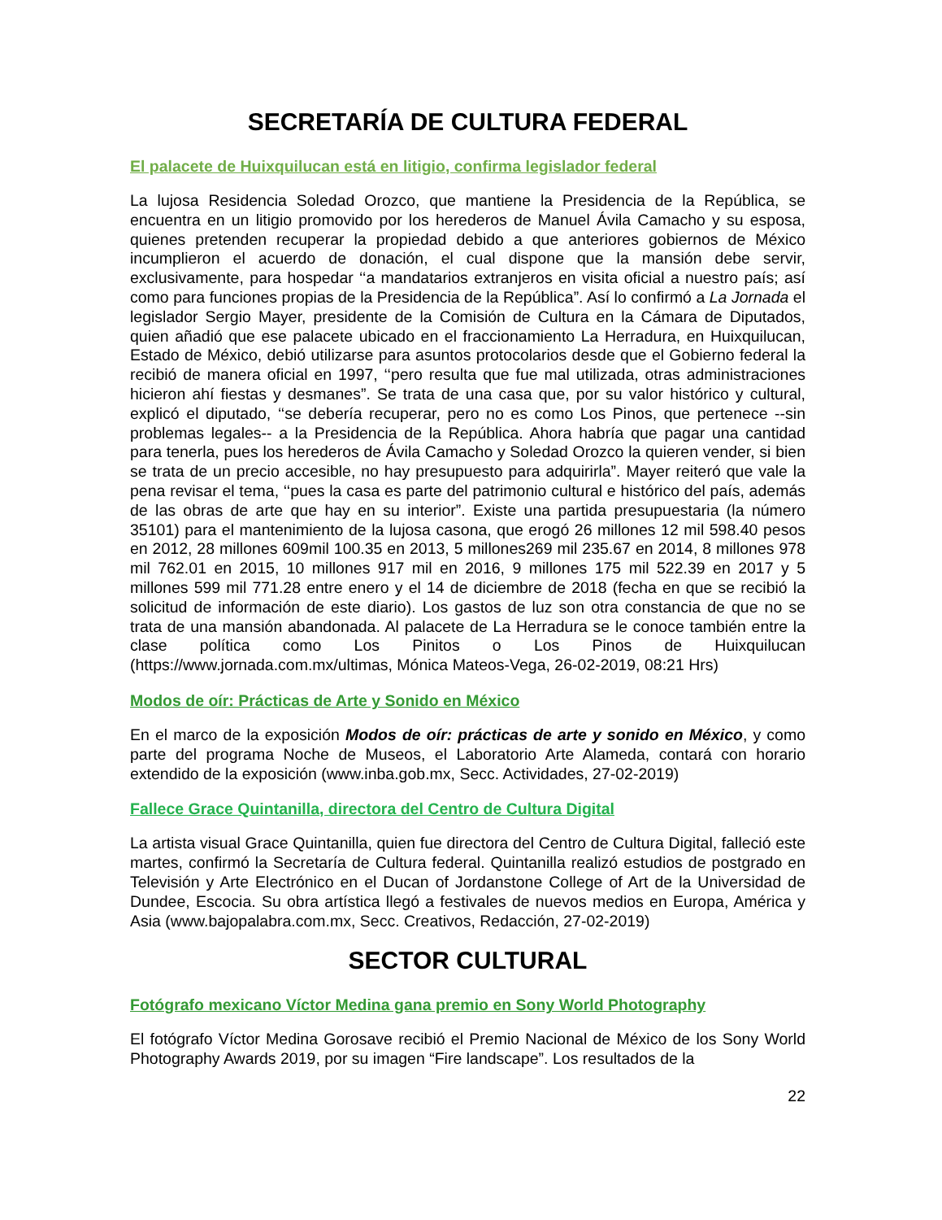SECRETARÍA DE CULTURA FEDERAL
El palacete de Huixquilucan está en litigio, confirma legislador federal
La lujosa Residencia Soledad Orozco, que mantiene la Presidencia de la República, se encuentra en un litigio promovido por los herederos de Manuel Ávila Camacho y su esposa, quienes pretenden recuperar la propiedad debido a que anteriores gobiernos de México incumplieron el acuerdo de donación, el cual dispone que la mansión debe servir, exclusivamente, para hospedar ‘‘a mandatarios extranjeros en visita oficial a nuestro país; así como para funciones propias de la Presidencia de la República”. Así lo confirmó a La Jornada el legislador Sergio Mayer, presidente de la Comisión de Cultura en la Cámara de Diputados, quien añadió que ese palacete ubicado en el fraccionamiento La Herradura, en Huixquilucan, Estado de México, debió utilizarse para asuntos protocolarios desde que el Gobierno federal la recibió de manera oficial en 1997, ‘‘pero resulta que fue mal utilizada, otras administraciones hicieron ahí fiestas y desmanes”. Se trata de una casa que, por su valor histórico y cultural, explicó el diputado, ‘‘se debería recuperar, pero no es como Los Pinos, que pertenece --sin problemas legales-- a la Presidencia de la República. Ahora habría que pagar una cantidad para tenerla, pues los herederos de Ávila Camacho y Soledad Orozco la quieren vender, si bien se trata de un precio accesible, no hay presupuesto para adquirirla”. Mayer reiteró que vale la pena revisar el tema, ‘‘pues la casa es parte del patrimonio cultural e histórico del país, además de las obras de arte que hay en su interior”. Existe una partida presupuestaria (la número 35101) para el mantenimiento de la lujosa casona, que erogó 26 millones 12 mil 598.40 pesos en 2012, 28 millones 609mil 100.35 en 2013, 5 millones269 mil 235.67 en 2014, 8 millones 978 mil 762.01 en 2015, 10 millones 917 mil en 2016, 9 millones 175 mil 522.39 en 2017 y 5 millones 599 mil 771.28 entre enero y el 14 de diciembre de 2018 (fecha en que se recibió la solicitud de información de este diario). Los gastos de luz son otra constancia de que no se trata de una mansión abandonada. Al palacete de La Herradura se le conoce también entre la clase política como Los Pinitos o Los Pinos de Huixquilucan (https://www.jornada.com.mx/ultimas, Mónica Mateos-Vega, 26-02-2019, 08:21 Hrs)
Modos de oír: Prácticas de Arte y Sonido en México
En el marco de la exposición Modos de oír: prácticas de arte y sonido en México, y como parte del programa Noche de Museos, el Laboratorio Arte Alameda, contará con horario extendido de la exposición (www.inba.gob.mx, Secc. Actividades, 27-02-2019)
Fallece Grace Quintanilla, directora del Centro de Cultura Digital
La artista visual Grace Quintanilla, quien fue directora del Centro de Cultura Digital, falleció este martes, confirmó la Secretaría de Cultura federal. Quintanilla realizó estudios de postgrado en Televisión y Arte Electrónico en el Ducan of Jordanstone College of Art de la Universidad de Dundee, Escocia. Su obra artística llegó a festivales de nuevos medios en Europa, América y Asia (www.bajopalabra.com.mx, Secc. Creativos, Redacción, 27-02-2019)
SECTOR CULTURAL
Fotógrafo mexicano Víctor Medina gana premio en Sony World Photography
El fotógrafo Víctor Medina Gorosave recibió el Premio Nacional de México de los Sony World Photography Awards 2019, por su imagen “Fire landscape”. Los resultados de la
22